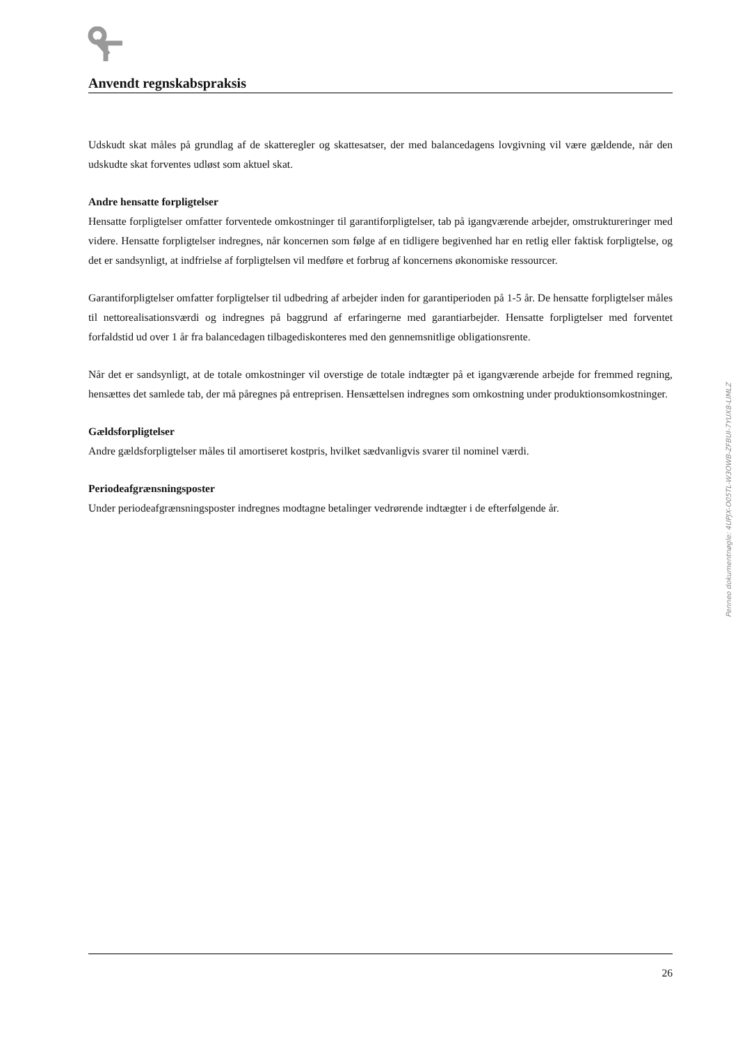Anvendt regnskabspraksis
Udskudt skat måles på grundlag af de skatteregler og skattesatser, der med balancedagens lovgivning vil være gældende, når den udskudte skat forventes udløst som aktuel skat.
Andre hensatte forpligtelser
Hensatte forpligtelser omfatter forventede omkostninger til garantiforpligtelser, tab på igangværende arbejder, omstruktureringer med videre. Hensatte forpligtelser indregnes, når koncernen som følge af en tidligere begivenhed har en retlig eller faktisk forpligtelse, og det er sandsynligt, at indfrielse af forpligtelsen vil medføre et forbrug af koncernens økonomiske ressourcer.
Garantiforpligtelser omfatter forpligtelser til udbedring af arbejder inden for garantiperioden på 1-5 år. De hensatte forpligtelser måles til nettorealisationsværdi og indregnes på baggrund af erfaringerne med garantiarbejder. Hensatte forpligtelser med forventet forfaldstid ud over 1 år fra balancedagen tilbagediskonteres med den gennemsnitlige obligationsrente.
Når det er sandsynligt, at de totale omkostninger vil overstige de totale indtægter på et igangværende arbejde for fremmed regning, hensættes det samlede tab, der må påregnes på entreprisen. Hensættelsen indregnes som omkostning under produktionsomkostninger.
Gældsforpligtelser
Andre gældsforpligtelser måles til amortiseret kostpris, hvilket sædvanligvis svarer til nominel værdi.
Periodeafgrænsningsposter
Under periodeafgrænsningsposter indregnes modtagne betalinger vedrørende indtægter i de efterfølgende år.
Penneo dokumentnøgle: 4UPJX-O05TL-W3OWB-ZFBUI-7YUX8-LIMLZ
26